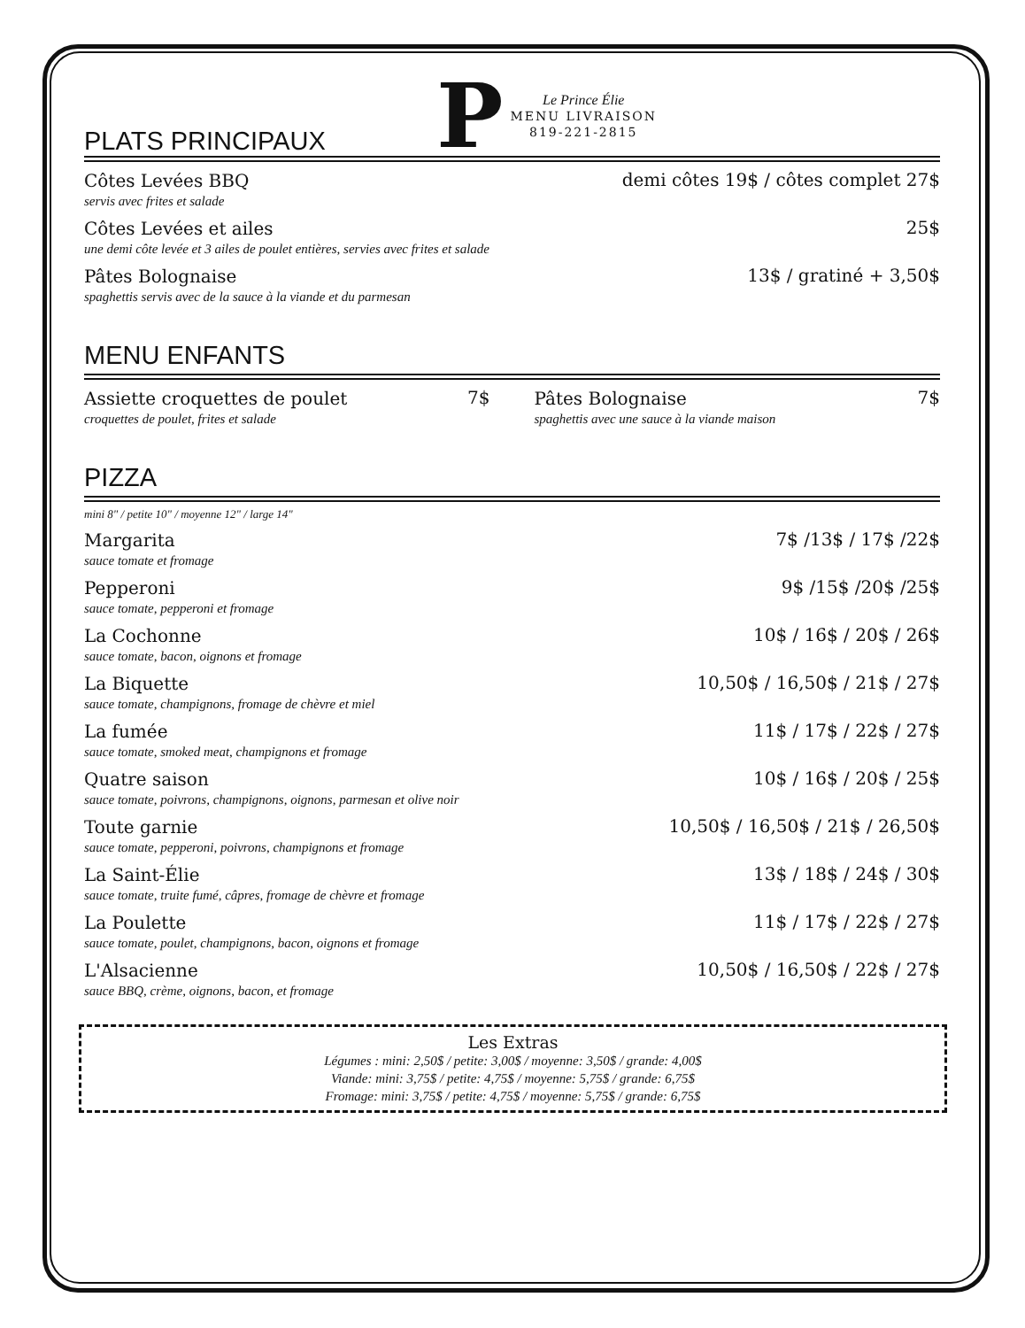PLATS PRINCIPAUX
P
Le Prince Élie
MENU LIVRAISON
819-221-2815
Côtes Levées BBQ
servis avec frites et salade
demi côtes 19$ / côtes complet 27$
Côtes Levées et ailes
une demi côte levée et 3 ailes de poulet entières, servies avec frites et salade
25$
Pâtes Bolognaise
spaghettis servis avec de la sauce à la viande et du parmesan
13$ / gratiné + 3,50$
MENU ENFANTS
Assiette croquettes de poulet
croquettes de poulet, frites et salade
7$
Pâtes Bolognaise
spaghettis avec une sauce à la viande maison
7$
PIZZA
mini 8" / petite 10" / moyenne 12" / large 14"
Margarita
sauce tomate et fromage
7$ /13$ / 17$ /22$
Pepperoni
sauce tomate, pepperoni et fromage
9$ /15$ /20$ /25$
La Cochonne
sauce tomate, bacon, oignons et fromage
10$ / 16$ / 20$ / 26$
La Biquette
sauce tomate, champignons, fromage de chèvre et miel
10,50$ / 16,50$ / 21$ / 27$
La fumée
sauce tomate, smoked meat, champignons et fromage
11$ / 17$ / 22$ / 27$
Quatre saison
sauce tomate, poivrons, champignons, oignons, parmesan et olive noir
10$ / 16$ / 20$ / 25$
Toute garnie
sauce tomate, pepperoni, poivrons, champignons et fromage
10,50$ / 16,50$ / 21$ / 26,50$
La Saint-Élie
sauce tomate, truite fumé, câpres, fromage de chèvre et fromage
13$ / 18$ / 24$ / 30$
La Poulette
sauce tomate, poulet, champignons, bacon, oignons et fromage
11$ / 17$ / 22$ / 27$
L'Alsacienne
sauce BBQ, crème, oignons, bacon, et fromage
10,50$ / 16,50$ / 22$ / 27$
Les Extras
Légumes : mini: 2,50$ / petite: 3,00$ / moyenne: 3,50$ / grande: 4,00$
Viande: mini: 3,75$ / petite: 4,75$ / moyenne: 5,75$ / grande: 6,75$
Fromage: mini: 3,75$ / petite: 4,75$ / moyenne: 5,75$ / grande: 6,75$